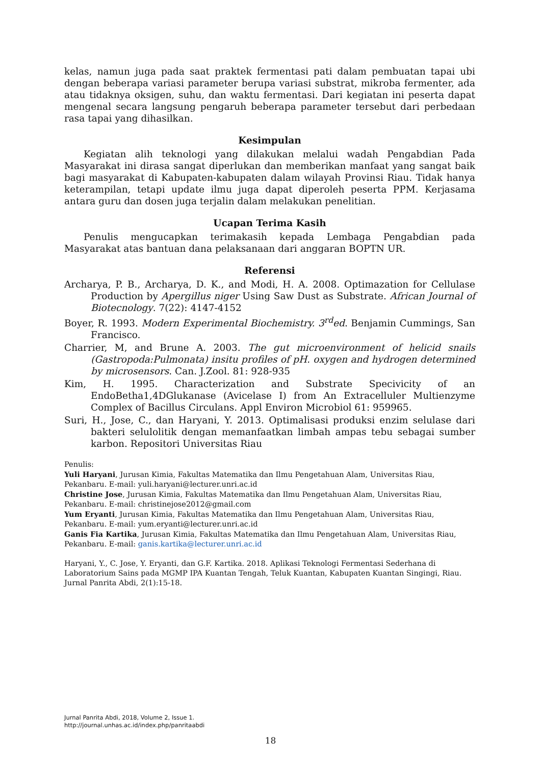kelas, namun juga pada saat praktek fermentasi pati dalam pembuatan tapai ubi dengan beberapa variasi parameter berupa variasi substrat, mikroba fermenter, ada atau tidaknya oksigen, suhu, dan waktu fermentasi. Dari kegiatan ini peserta dapat mengenal secara langsung pengaruh beberapa parameter tersebut dari perbedaan rasa tapai yang dihasilkan.
Kesimpulan
Kegiatan alih teknologi yang dilakukan melalui wadah Pengabdian Pada Masyarakat ini dirasa sangat diperlukan dan memberikan manfaat yang sangat baik bagi masyarakat di Kabupaten-kabupaten dalam wilayah Provinsi Riau. Tidak hanya keterampilan, tetapi update ilmu juga dapat diperoleh peserta PPM. Kerjasama antara guru dan dosen juga terjalin dalam melakukan penelitian.
Ucapan Terima Kasih
Penulis mengucapkan terimakasih kepada Lembaga Pengabdian pada Masyarakat atas bantuan dana pelaksanaan dari anggaran BOPTN UR.
Referensi
Archarya, P. B., Archarya, D. K., and Modi, H. A. 2008. Optimazation for Cellulase Production by Apergillus niger Using Saw Dust as Substrate. African Journal of Biotecnology. 7(22): 4147-4152
Boyer, R. 1993. Modern Experimental Biochemistry. 3<sup>rd</sup>ed. Benjamin Cummings, San Francisco.
Charrier, M, and Brune A. 2003. The gut microenvironment of helicid snails (Gastropoda:Pulmonata) insitu profiles of pH. oxygen and hydrogen determined by microsensors. Can. J.Zool. 81: 928-935
Kim, H. 1995. Characterization and Substrate Specivicity of an EndoBetha1,4DGlukanase (Avicelase I) from An Extracelluler Multienzyme Complex of Bacillus Circulans. Appl Environ Microbiol 61: 959965.
Suri, H., Jose, C., dan Haryani, Y. 2013. Optimalisasi produksi enzim selulase dari bakteri selulolitik dengan memanfaatkan limbah ampas tebu sebagai sumber karbon. Repositori Universitas Riau
Penulis:
Yuli Haryani, Jurusan Kimia, Fakultas Matematika dan Ilmu Pengetahuan Alam, Universitas Riau, Pekanbaru. E-mail: yuli.haryani@lecturer.unri.ac.id
Christine Jose, Jurusan Kimia, Fakultas Matematika dan Ilmu Pengetahuan Alam, Universitas Riau, Pekanbaru. E-mail: christinejose2012@gmail.com
Yum Eryanti, Jurusan Kimia, Fakultas Matematika dan Ilmu Pengetahuan Alam, Universitas Riau, Pekanbaru. E-mail: yum.eryanti@lecturer.unri.ac.id
Ganis Fia Kartika, Jurusan Kimia, Fakultas Matematika dan Ilmu Pengetahuan Alam, Universitas Riau, Pekanbaru. E-mail: ganis.kartika@lecturer.unri.ac.id
Haryani, Y., C. Jose, Y. Eryanti, dan G.F. Kartika. 2018. Aplikasi Teknologi Fermentasi Sederhana di Laboratorium Sains pada MGMP IPA Kuantan Tengah, Teluk Kuantan, Kabupaten Kuantan Singingi, Riau. Jurnal Panrita Abdi, 2(1):15-18.
Jurnal Panrita Abdi, 2018, Volume 2, Issue 1.
http://journal.unhas.ac.id/index.php/panritaabdi
18